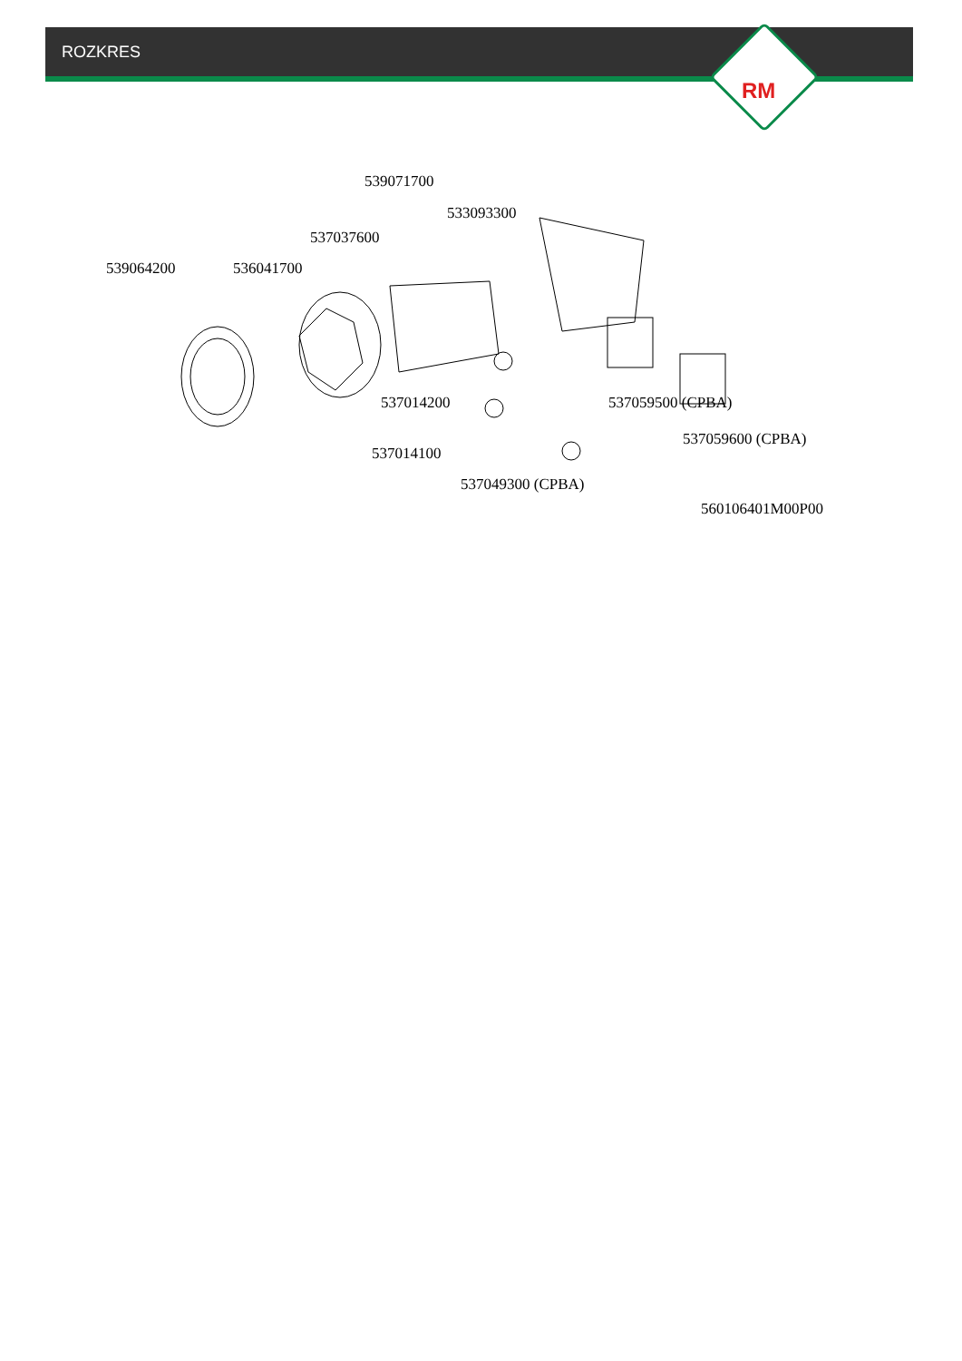ROZKRES
RM
539071700
533093300
537037600
539064200 536041700
537014200 537059500 (CPBA)
537059600 (CPBA)
537014100
537049300 (CPBA)
560106401M00P00